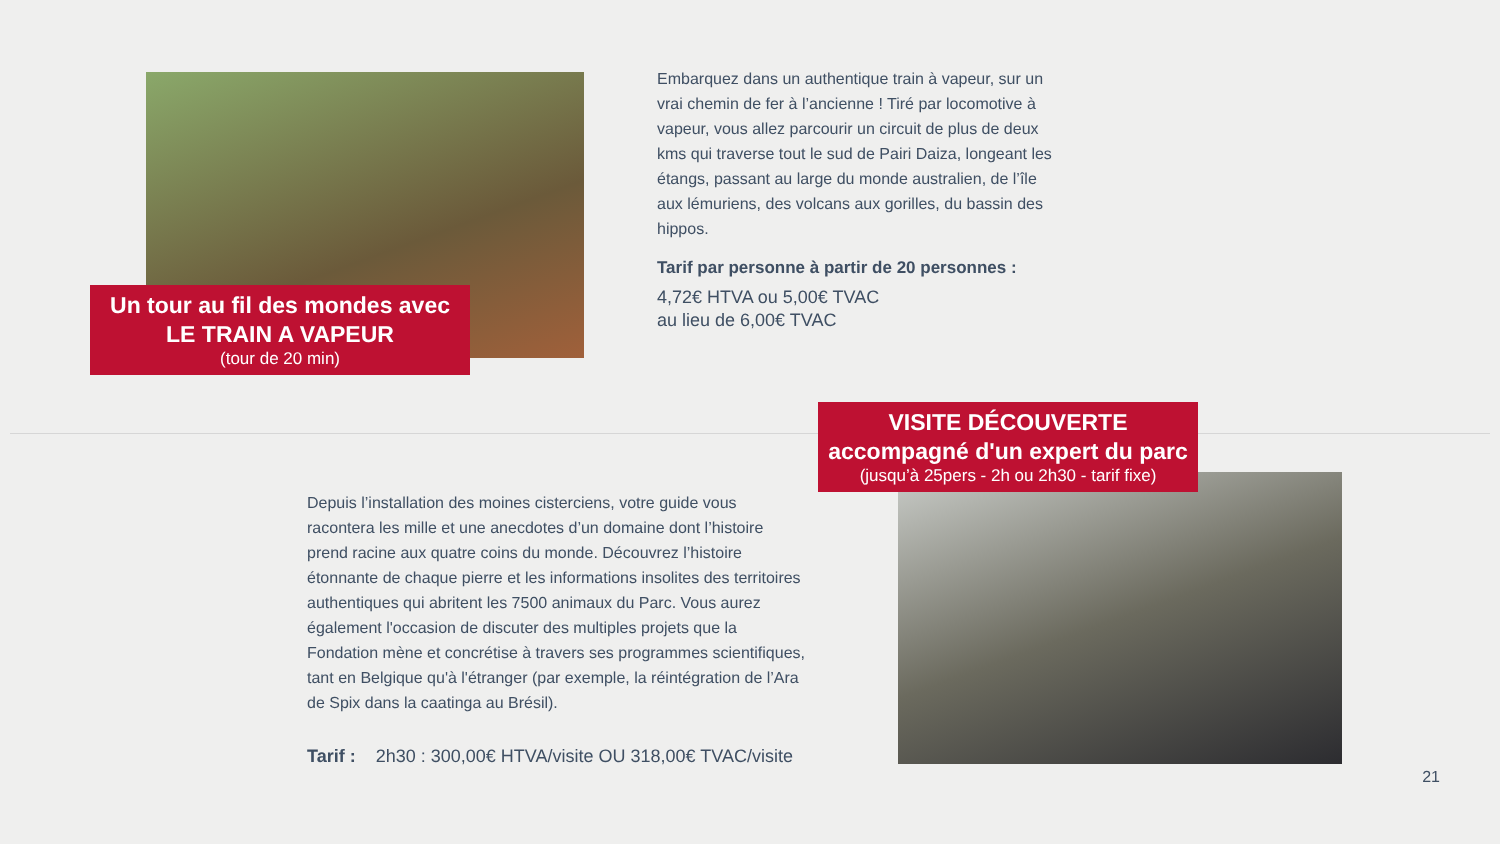Un tour au fil des mondes avec
LE TRAIN A VAPEUR
(tour de 20 min)
Embarquez dans un authentique train à vapeur, sur un vrai chemin de fer à l’ancienne ! Tiré par locomotive à vapeur, vous allez parcourir un circuit de plus de deux kms qui traverse tout le sud de Pairi Daiza, longeant les étangs, passant au large du monde australien, de l’île aux lémuriens, des volcans aux gorilles, du bassin des hippos.
Tarif par personne à partir de 20 personnes :
4,72€ HTVA ou 5,00€ TVAC
au lieu de 6,00€ TVAC
VISITE DÉCOUVERTE
accompagné d'un expert du parc
(jusqu’à 25pers - 2h ou 2h30 - tarif fixe)
Depuis l’installation des moines cisterciens, votre guide vous racontera les mille et une anecdotes d’un domaine dont l’histoire prend racine aux quatre coins du monde. Découvrez l’histoire étonnante de chaque pierre et les informations insolites des territoires authentiques qui abritent les 7500 animaux du Parc. Vous aurez également l'occasion de discuter des multiples projets que la Fondation mène et concrétise à travers ses programmes scientifiques, tant en Belgique qu'à l'étranger (par exemple, la réintégration de l’Ara de Spix dans la caatinga au Brésil).
Tarif : 2h30 : 300,00€ HTVA/visite OU 318,00€ TVAC/visite
21